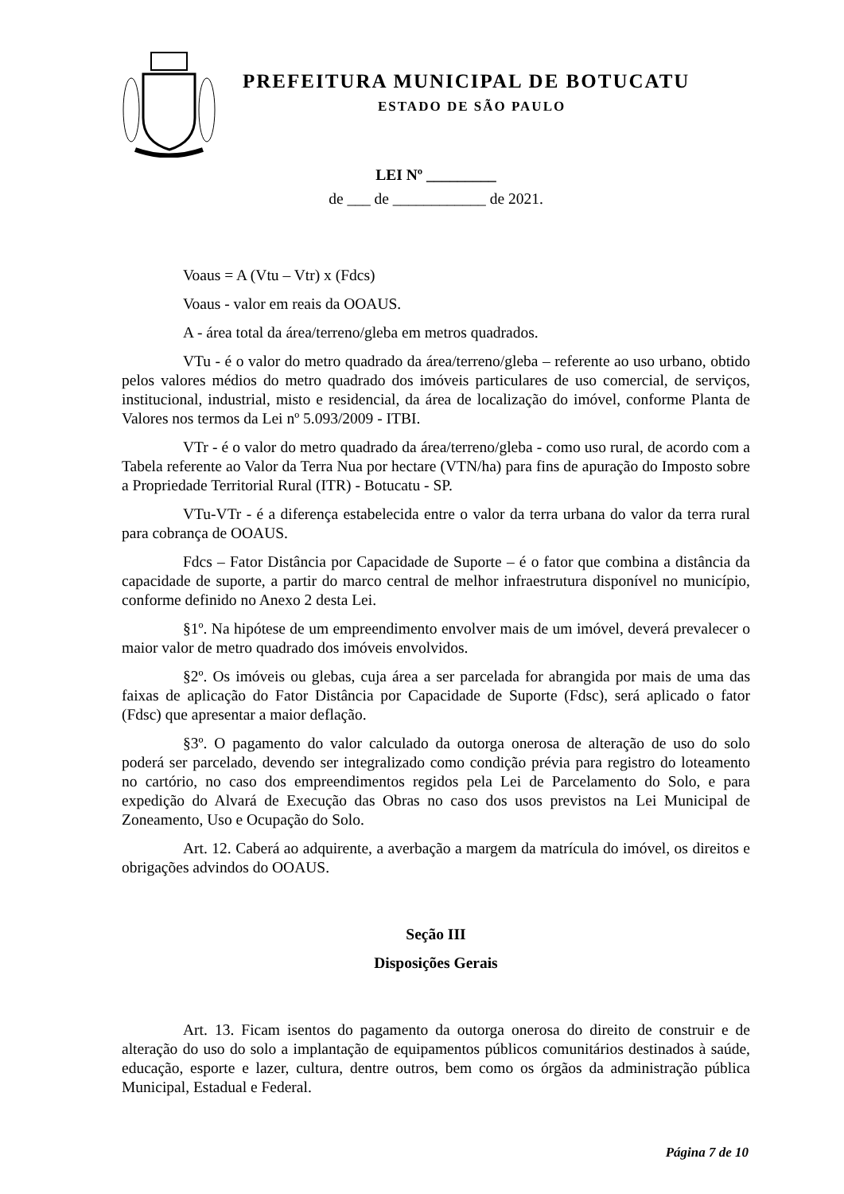PREFEITURA MUNICIPAL DE BOTUCATU
ESTADO DE SÃO PAULO
LEI Nº _________
de ___ de ____________ de 2021.
Voaus = A (Vtu – Vtr) x (Fdcs)
Voaus - valor em reais da OOAUS.
A - área total da área/terreno/gleba em metros quadrados.
VTu - é o valor do metro quadrado da área/terreno/gleba – referente ao uso urbano, obtido pelos valores médios do metro quadrado dos imóveis particulares de uso comercial, de serviços, institucional, industrial, misto e residencial, da área de localização do imóvel, conforme Planta de Valores nos termos da Lei nº 5.093/2009 - ITBI.
VTr - é o valor do metro quadrado da área/terreno/gleba - como uso rural, de acordo com a Tabela referente ao Valor da Terra Nua por hectare (VTN/ha) para fins de apuração do Imposto sobre a Propriedade Territorial Rural (ITR) - Botucatu - SP.
VTu-VTr - é a diferença estabelecida entre o valor da terra urbana do valor da terra rural para cobrança de OOAUS.
Fdcs – Fator Distância por Capacidade de Suporte – é o fator que combina a distância da capacidade de suporte, a partir do marco central de melhor infraestrutura disponível no município, conforme definido no Anexo 2 desta Lei.
§1º. Na hipótese de um empreendimento envolver mais de um imóvel, deverá prevalecer o maior valor de metro quadrado dos imóveis envolvidos.
§2º. Os imóveis ou glebas, cuja área a ser parcelada for abrangida por mais de uma das faixas de aplicação do Fator Distância por Capacidade de Suporte (Fdsc), será aplicado o fator (Fdsc) que apresentar a maior deflação.
§3º. O pagamento do valor calculado da outorga onerosa de alteração de uso do solo poderá ser parcelado, devendo ser integralizado como condição prévia para registro do loteamento no cartório, no caso dos empreendimentos regidos pela Lei de Parcelamento do Solo, e para expedição do Alvará de Execução das Obras no caso dos usos previstos na Lei Municipal de Zoneamento, Uso e Ocupação do Solo.
Art. 12. Caberá ao adquirente, a averbação a margem da matrícula do imóvel, os direitos e obrigações advindos do OOAUS.
Seção III
Disposições Gerais
Art. 13. Ficam isentos do pagamento da outorga onerosa do direito de construir e de alteração do uso do solo a implantação de equipamentos públicos comunitários destinados à saúde, educação, esporte e lazer, cultura, dentre outros, bem como os órgãos da administração pública Municipal, Estadual e Federal.
Página 7 de 10